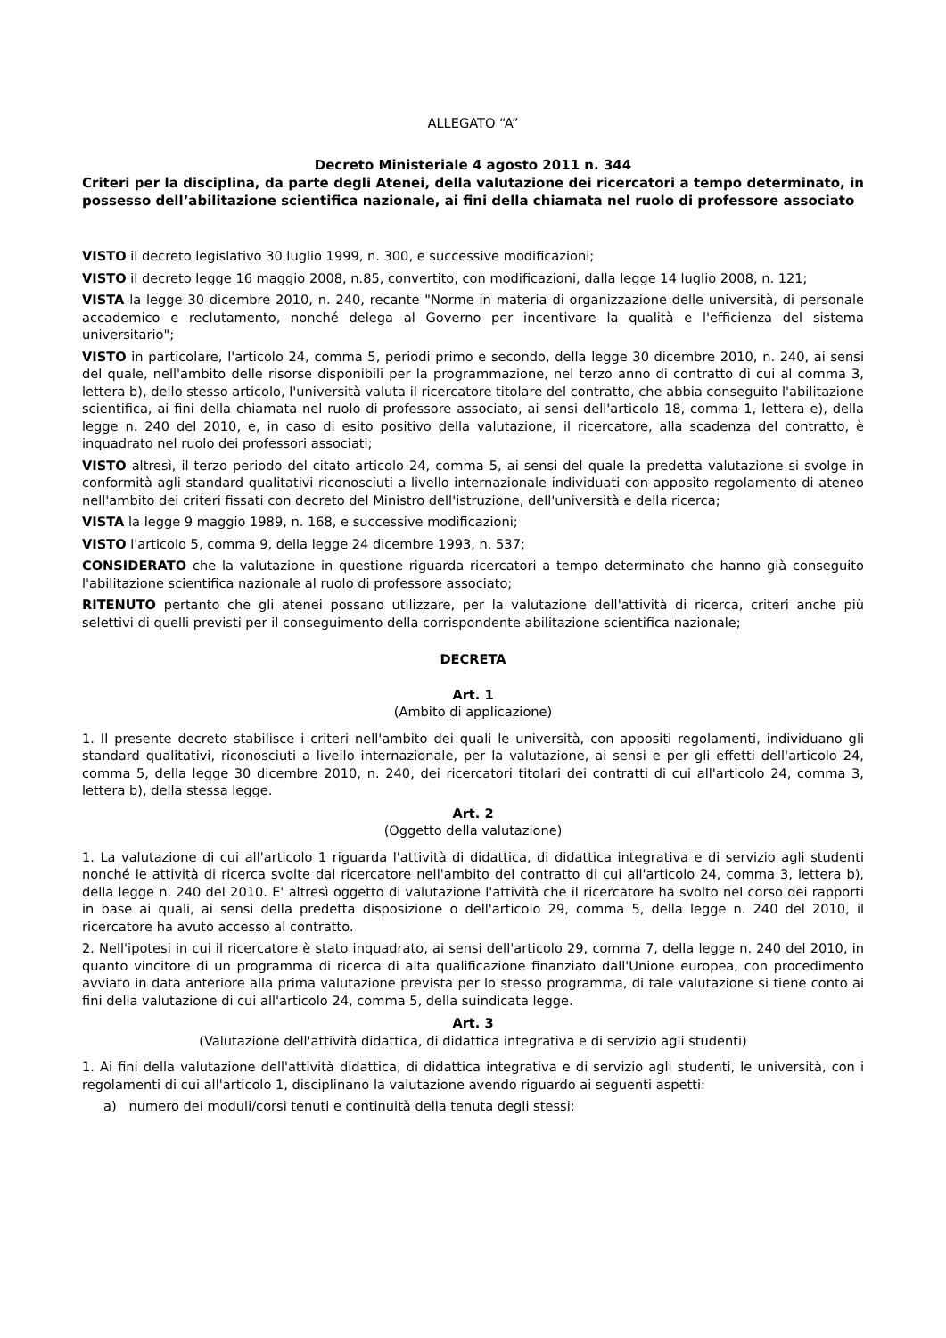ALLEGATO “A”
Decreto Ministeriale 4 agosto 2011 n. 344
Criteri per la disciplina, da parte degli Atenei, della valutazione dei ricercatori a tempo determinato, in possesso dell’abilitazione scientifica nazionale, ai fini della chiamata nel ruolo di professore associato
VISTO il decreto legislativo 30 luglio 1999, n. 300, e successive modificazioni;
VISTO il decreto legge 16 maggio 2008, n.85, convertito, con modificazioni, dalla legge 14 luglio 2008, n. 121;
VISTA la legge 30 dicembre 2010, n. 240, recante "Norme in materia di organizzazione delle università, di personale accademico e reclutamento, nonché delega al Governo per incentivare la qualità e l'efficienza del sistema universitario";
VISTO in particolare, l'articolo 24, comma 5, periodi primo e secondo, della legge 30 dicembre 2010, n. 240, ai sensi del quale, nell'ambito delle risorse disponibili per la programmazione, nel terzo anno di contratto di cui al comma 3, lettera b), dello stesso articolo, l'università valuta il ricercatore titolare del contratto, che abbia conseguito l'abilitazione scientifica, ai fini della chiamata nel ruolo di professore associato, ai sensi dell'articolo 18, comma 1, lettera e), della legge n. 240 del 2010, e, in caso di esito positivo della valutazione, il ricercatore, alla scadenza del contratto, è inquadrato nel ruolo dei professori associati;
VISTO altresì, il terzo periodo del citato articolo 24, comma 5, ai sensi del quale la predetta valutazione si svolge in conformità agli standard qualitativi riconosciuti a livello internazionale individuati con apposito regolamento di ateneo nell'ambito dei criteri fissati con decreto del Ministro dell'istruzione, dell'università e della ricerca;
VISTA la legge 9 maggio 1989, n. 168, e successive modificazioni;
VISTO l'articolo 5, comma 9, della legge 24 dicembre 1993, n. 537;
CONSIDERATO che la valutazione in questione riguarda ricercatori a tempo determinato che hanno già conseguito l'abilitazione scientifica nazionale al ruolo di professore associato;
RITENUTO pertanto che gli atenei possano utilizzare, per la valutazione dell'attività di ricerca, criteri anche più selettivi di quelli previsti per il conseguimento della corrispondente abilitazione scientifica nazionale;
DECRETA
Art. 1
(Ambito di applicazione)
1. Il presente decreto stabilisce i criteri nell'ambito dei quali le università, con appositi regolamenti, individuano gli standard qualitativi, riconosciuti a livello internazionale, per la valutazione, ai sensi e per gli effetti dell'articolo 24, comma 5, della legge 30 dicembre 2010, n. 240, dei ricercatori titolari dei contratti di cui all'articolo 24, comma 3, lettera b), della stessa legge.
Art. 2
(Oggetto della valutazione)
1. La valutazione di cui all'articolo 1 riguarda l'attività di didattica, di didattica integrativa e di servizio agli studenti nonché le attività di ricerca svolte dal ricercatore nell'ambito del contratto di cui all'articolo 24, comma 3, lettera b), della legge n. 240 del 2010. E' altresì oggetto di valutazione l'attività che il ricercatore ha svolto nel corso dei rapporti in base ai quali, ai sensi della predetta disposizione o dell'articolo 29, comma 5, della legge n. 240 del 2010, il ricercatore ha avuto accesso al contratto.
2. Nell'ipotesi in cui il ricercatore è stato inquadrato, ai sensi dell'articolo 29, comma 7, della legge n. 240 del 2010, in quanto vincitore di un programma di ricerca di alta qualificazione finanziato dall'Unione europea, con procedimento avviato in data anteriore alla prima valutazione prevista per lo stesso programma, di tale valutazione si tiene conto ai fini della valutazione di cui all'articolo 24, comma 5, della suindicata legge.
Art. 3
(Valutazione dell'attività didattica, di didattica integrativa e di servizio agli studenti)
1. Ai fini della valutazione dell'attività didattica, di didattica integrativa e di servizio agli studenti, le università, con i regolamenti di cui all'articolo 1, disciplinano la valutazione avendo riguardo ai seguenti aspetti:
a) numero dei moduli/corsi tenuti e continuità della tenuta degli stessi;